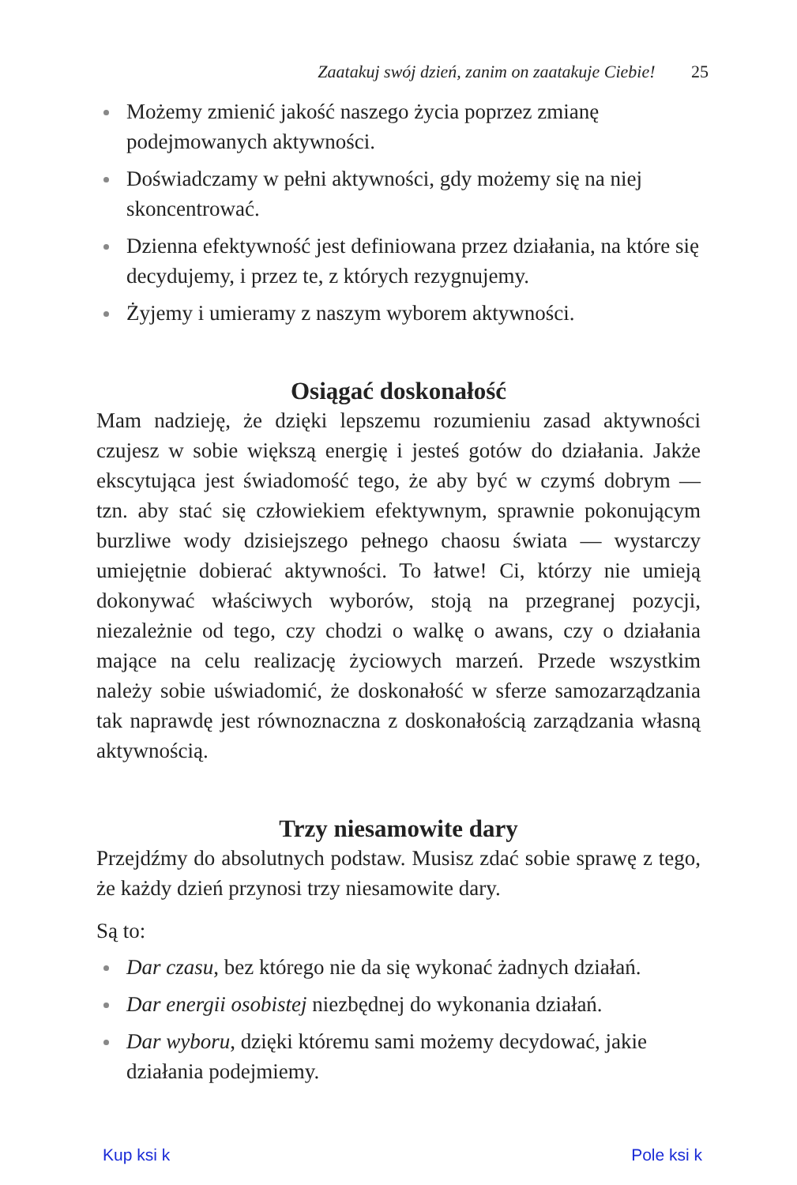Zaatakuj swój dzień, zanim on zaatakuje Ciebie! 25
Możemy zmienić jakość naszego życia poprzez zmianę podejmowanych aktywności.
Doświadczamy w pełni aktywności, gdy możemy się na niej skoncentrować.
Dzienna efektywność jest definiowana przez działania, na które się decydujemy, i przez te, z których rezygnujemy.
Żyjemy i umieramy z naszym wyborem aktywności.
Osiągać doskonałość
Mam nadzieję, że dzięki lepszemu rozumieniu zasad aktywności czujesz w sobie większą energię i jesteś gotów do działania. Jakże ekscytująca jest świadomość tego, że aby być w czymś dobrym — tzn. aby stać się człowiekiem efektywnym, sprawnie pokonującym burzliwe wody dzisiejszego pełnego chaosu świata — wystarczy umiejętnie dobierać aktywności. To łatwe! Ci, którzy nie umieją dokonywać właściwych wyborów, stoją na przegranej pozycji, niezależnie od tego, czy chodzi o walkę o awans, czy o działania mające na celu realizację życiowych marzeń. Przede wszystkim należy sobie uświadomić, że doskonałość w sferze samozarządzania tak naprawdę jest równoznaczna z doskonałością zarządzania własną aktywnością.
Trzy niesamowite dary
Przejdźmy do absolutnych podstaw. Musisz zdać sobie sprawę z tego, że każdy dzień przynosi trzy niesamowite dary.
Są to:
Dar czasu, bez którego nie da się wykonać żadnych działań.
Dar energii osobistej niezbędnej do wykonania działań.
Dar wyboru, dzięki któremu sami możemy decydować, jakie działania podejmiemy.
Kup ksi k Pole ksi k